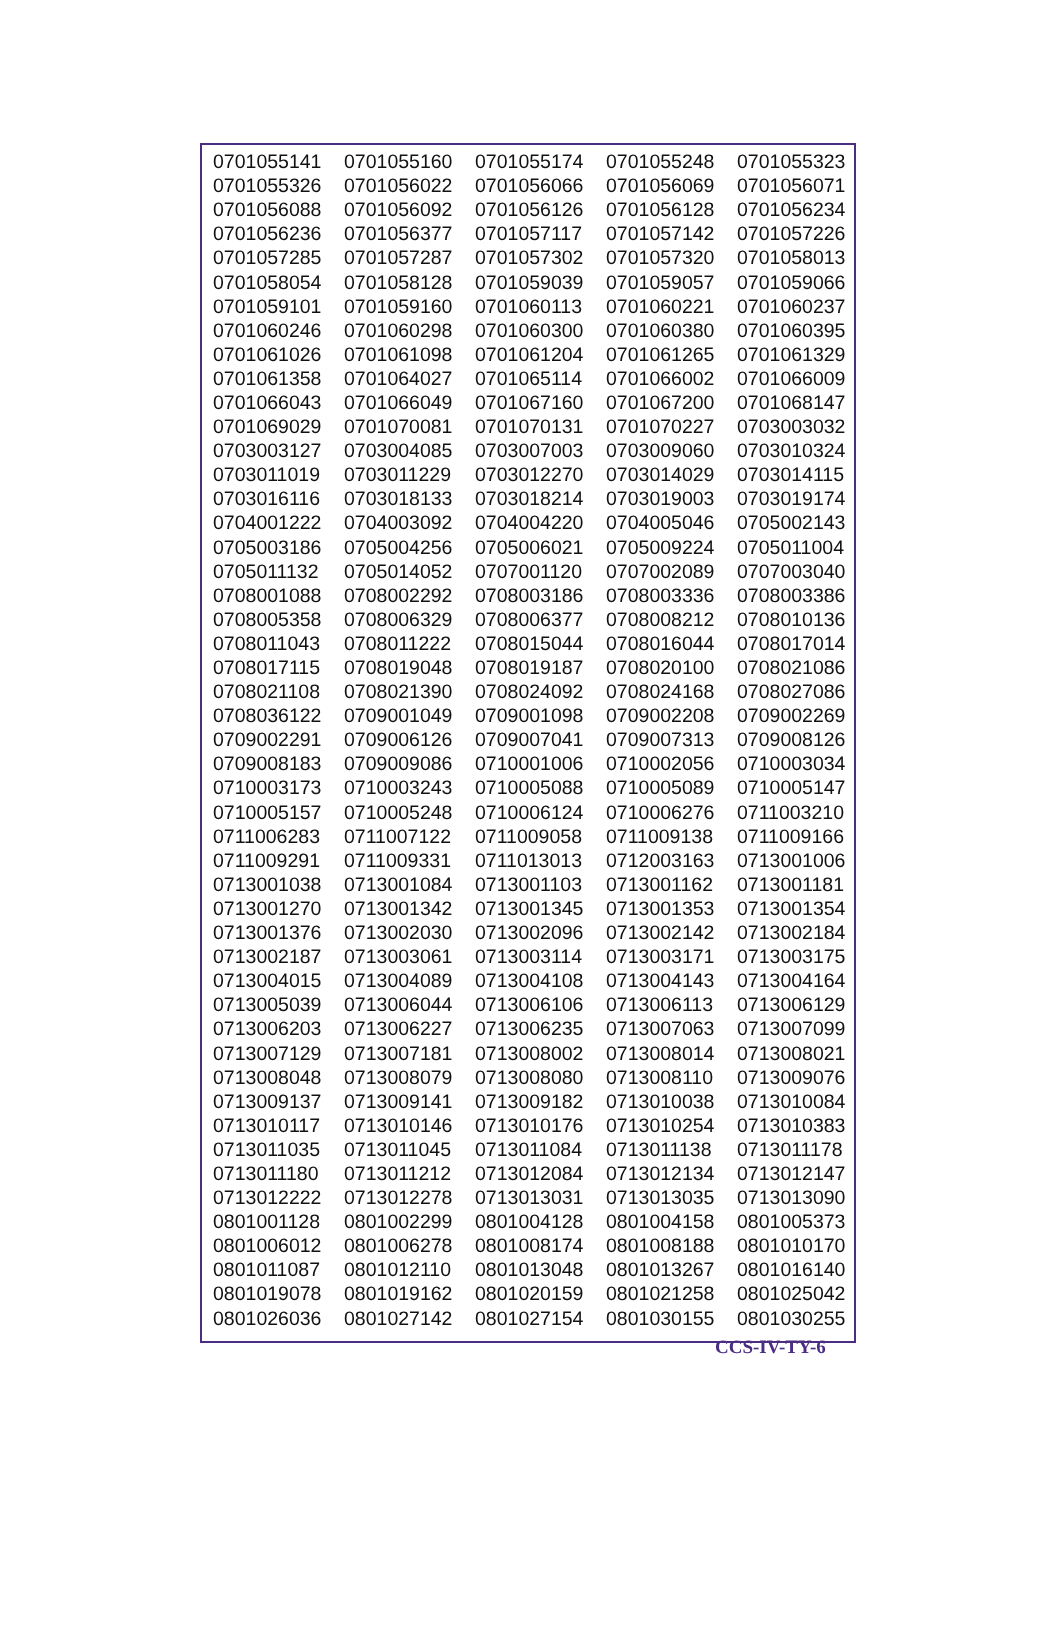| 0701055141 | 0701055160 | 0701055174 | 0701055248 | 0701055323 |
| 0701055326 | 0701056022 | 0701056066 | 0701056069 | 0701056071 |
| 0701056088 | 0701056092 | 0701056126 | 0701056128 | 0701056234 |
| 0701056236 | 0701056377 | 0701057117 | 0701057142 | 0701057226 |
| 0701057285 | 0701057287 | 0701057302 | 0701057320 | 0701058013 |
| 0701058054 | 0701058128 | 0701059039 | 0701059057 | 0701059066 |
| 0701059101 | 0701059160 | 0701060113 | 0701060221 | 0701060237 |
| 0701060246 | 0701060298 | 0701060300 | 0701060380 | 0701060395 |
| 0701061026 | 0701061098 | 0701061204 | 0701061265 | 0701061329 |
| 0701061358 | 0701064027 | 0701065114 | 0701066002 | 0701066009 |
| 0701066043 | 0701066049 | 0701067160 | 0701067200 | 0701068147 |
| 0701069029 | 0701070081 | 0701070131 | 0701070227 | 0703003032 |
| 0703003127 | 0703004085 | 0703007003 | 0703009060 | 0703010324 |
| 0703011019 | 0703011229 | 0703012270 | 0703014029 | 0703014115 |
| 0703016116 | 0703018133 | 0703018214 | 0703019003 | 0703019174 |
| 0704001222 | 0704003092 | 0704004220 | 0704005046 | 0705002143 |
| 0705003186 | 0705004256 | 0705006021 | 0705009224 | 0705011004 |
| 0705011132 | 0705014052 | 0707001120 | 0707002089 | 0707003040 |
| 0708001088 | 0708002292 | 0708003186 | 0708003336 | 0708003386 |
| 0708005358 | 0708006329 | 0708006377 | 0708008212 | 0708010136 |
| 0708011043 | 0708011222 | 0708015044 | 0708016044 | 0708017014 |
| 0708017115 | 0708019048 | 0708019187 | 0708020100 | 0708021086 |
| 0708021108 | 0708021390 | 0708024092 | 0708024168 | 0708027086 |
| 0708036122 | 0709001049 | 0709001098 | 0709002208 | 0709002269 |
| 0709002291 | 0709006126 | 0709007041 | 0709007313 | 0709008126 |
| 0709008183 | 0709009086 | 0710001006 | 0710002056 | 0710003034 |
| 0710003173 | 0710003243 | 0710005088 | 0710005089 | 0710005147 |
| 0710005157 | 0710005248 | 0710006124 | 0710006276 | 0711003210 |
| 0711006283 | 0711007122 | 0711009058 | 0711009138 | 0711009166 |
| 0711009291 | 0711009331 | 0711013013 | 0712003163 | 0713001006 |
| 0713001038 | 0713001084 | 0713001103 | 0713001162 | 0713001181 |
| 0713001270 | 0713001342 | 0713001345 | 0713001353 | 0713001354 |
| 0713001376 | 0713002030 | 0713002096 | 0713002142 | 0713002184 |
| 0713002187 | 0713003061 | 0713003114 | 0713003171 | 0713003175 |
| 0713004015 | 0713004089 | 0713004108 | 0713004143 | 0713004164 |
| 0713005039 | 0713006044 | 0713006106 | 0713006113 | 0713006129 |
| 0713006203 | 0713006227 | 0713006235 | 0713007063 | 0713007099 |
| 0713007129 | 0713007181 | 0713008002 | 0713008014 | 0713008021 |
| 0713008048 | 0713008079 | 0713008080 | 0713008110 | 0713009076 |
| 0713009137 | 0713009141 | 0713009182 | 0713010038 | 0713010084 |
| 0713010117 | 0713010146 | 0713010176 | 0713010254 | 0713010383 |
| 0713011035 | 0713011045 | 0713011084 | 0713011138 | 0713011178 |
| 0713011180 | 0713011212 | 0713012084 | 0713012134 | 0713012147 |
| 0713012222 | 0713012278 | 0713013031 | 0713013035 | 0713013090 |
| 0801001128 | 0801002299 | 0801004128 | 0801004158 | 0801005373 |
| 0801006012 | 0801006278 | 0801008174 | 0801008188 | 0801010170 |
| 0801011087 | 0801012110 | 0801013048 | 0801013267 | 0801016140 |
| 0801019078 | 0801019162 | 0801020159 | 0801021258 | 0801025042 |
| 0801026036 | 0801027142 | 0801027154 | 0801030155 | 0801030255 |
CCS-IV-TY-6